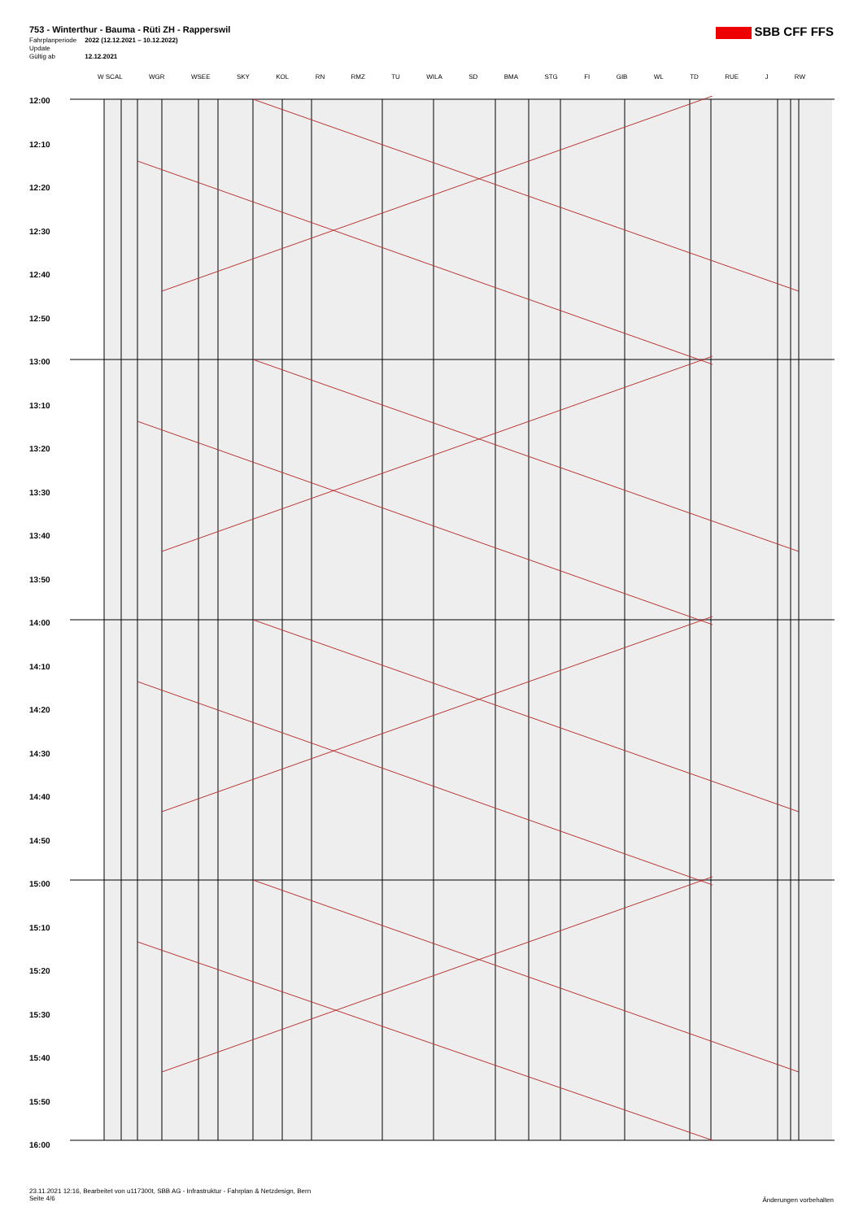753 - Winterthur - Bauma - Rüti ZH - Rapperswil
| Fahrplanperiode | 2022 (12.12.2021 – 10.12.2022) |
| Update | |
| Gültig ab | 12.12.2021 |
SBB CFF FFS
W SCAL WGR WSEE SKY KOL RN RMZ TU WILA SD BMA STG FI GIB WL TD RUE J RW
12:00
12:10
12:20
12:30
12:40
12:50
13:00
13:10
13:20
13:30
13:40
13:50
14:00
14:10
14:20
14:30
14:40
14:50
15:00
15:10
15:20
15:30
15:40
15:50
16:00
23.11.2021 12:16, Bearbeitet von u117300t, SBB AG - Infrastruktur - Fahrplan & Netzdesign, Bern
Seite 4/6
Änderungen vorbehalten